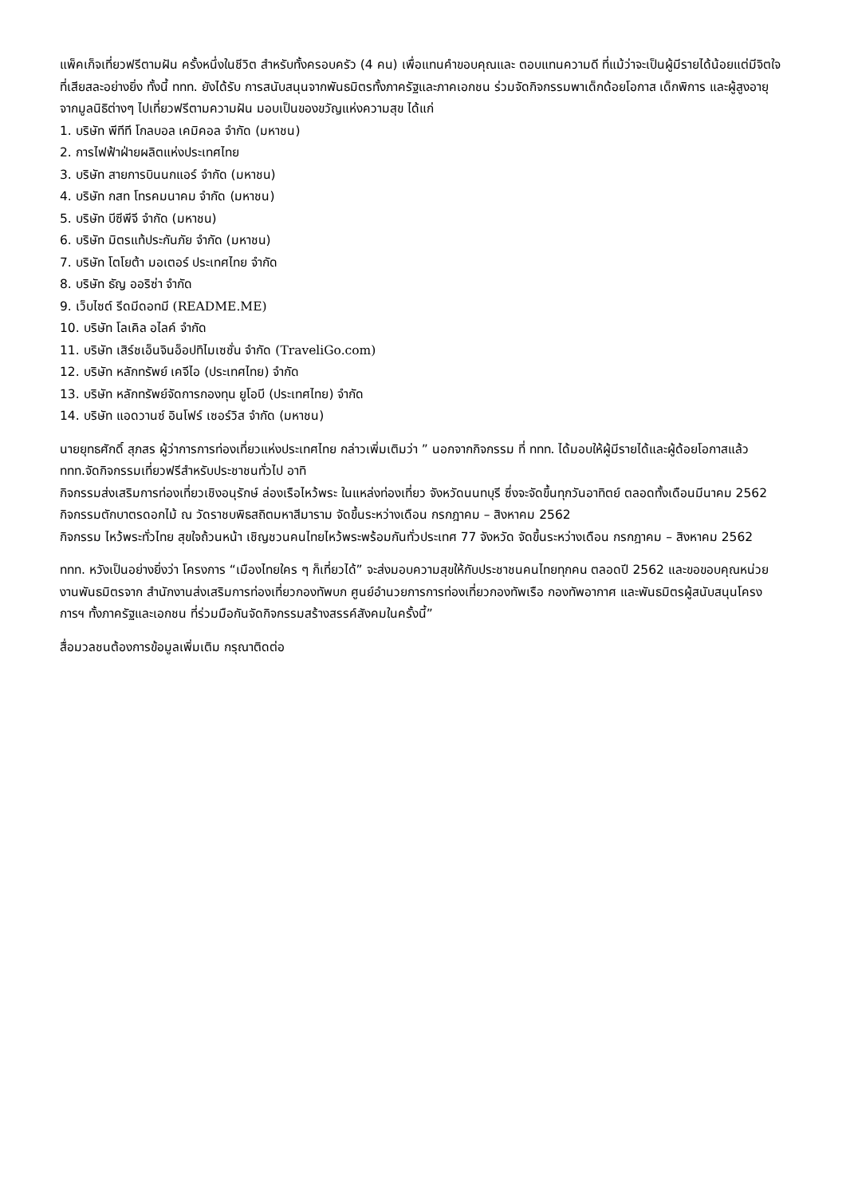แพ็คเก็จเที่ยวฟรีตามฝัน ครั้งหนึ่งในชีวิต สำหรับทั้งครอบครัว (4 คน) เพื่อแทนคำขอบคุณและ ตอบแทนความดี ที่แม้ว่าจะเป็นผู้มีรายได้น้อยแต่มีจิตใจที่เสียสละอย่างยิ่ง ทั้งนี้ ททท. ยังได้รับ การสนับสนุนจากพันธมิตรทั้งภาครัฐและภาคเอกชน ร่วมจัดกิจกรรมพาเด็กด้อยโอกาส เด็กพิการ และผู้สูงอายุ จากมูลนิธิต่างๆ ไปเที่ยวฟรีตามความฝัน มอบเป็นของขวัญแห่งความสุข ได้แก่
1. บริษัท พีทีที โกลบอล เคมิคอล จำกัด (มหาชน)
2. การไฟฟ้าฝ่ายผลิตแห่งประเทศไทย
3. บริษัท สายการบินนกแอร์ จำกัด (มหาชน)
4. บริษัท กสท โทรคมนาคม จำกัด (มหาชน)
5. บริษัท บีซีพีจี จำกัด (มหาชน)
6. บริษัท มิตรแท้ประกันภัย จำกัด (มหาชน)
7. บริษัท โตโยต้า มอเตอร์ ประเทศไทย จำกัด
8. บริษัท ธัญ ออริซ่า จำกัด
9. เว็บไซต์ รีดมีดอทมี (README.ME)
10. บริษัท โลเคิล อไลค์ จำกัด
11. บริษัท เสิร์ชเอ็นจินอ็อปทิไมเซชั่น จำกัด (TraveliGo.com)
12. บริษัท หลักทรัพย์ เคจีไอ (ประเทศไทย) จำกัด
13. บริษัท หลักทรัพย์จัดการกองทุน ยูโอบี (ประเทศไทย) จำกัด
14. บริษัท แอดวานซ์ อินโฟร์ เซอร์วิส จำกัด (มหาชน)
นายยุทธศักดิ์ สุภสร ผู้ว่าการการท่องเที่ยวแห่งประเทศไทย กล่าวเพิ่มเติมว่า ” นอกจากกิจกรรม ที่ ททท. ได้มอบให้ผู้มีรายได้และผู้ด้อยโอกาสแล้ว ททท.จัดกิจกรรมเที่ยวฟรีสำหรับประชาชนทั่วไป อาทิ
กิจกรรมส่งเสริมการท่องเที่ยวเชิงอนุรักษ์ ล่องเรือไหว้พระ ในแหล่งท่องเที่ยว จังหวัดนนทบุรี ซึ่งจะจัดขึ้นทุกวันอาทิตย์ ตลอดทั้งเดือนมีนาคม 2562
กิจกรรมตักบาตรดอกไม้ ณ วัดราชบพิธสถิตมหาสีมาราม จัดขึ้นระหว่างเดือน กรกฎาคม – สิงหาคม 2562
กิจกรรม ไหว้พระทั่วไทย สุขใจถ้วนหน้า เชิญชวนคนไทยไหว้พระพร้อมกันทั่วประเทศ 77 จังหวัด จัดขึ้นระหว่างเดือน กรกฎาคม – สิงหาคม 2562
ททท. หวังเป็นอย่างยิ่งว่า โครงการ “เมืองไทยใคร ๆ ก็เที่ยวได้” จะส่งมอบความสุขให้กับประชาชนคนไทยทุกคน ตลอดปี 2562 และขอขอบคุณหน่วยงานพันธมิตรจาก สำนักงานส่งเสริมการท่องเที่ยวกองทัพบก ศูนย์อำนวยการการท่องเที่ยวกองทัพเรือ กองทัพอากาศ และพันธมิตรผู้สนับสนุนโครงการฯ ทั้งภาครัฐและเอกชน ที่ร่วมมือกันจัดกิจกรรมสร้างสรรค์สังคมในครั้งนี้”
สื่อมวลชนต้องการข้อมูลเพิ่มเติม กรุณาติดต่อ